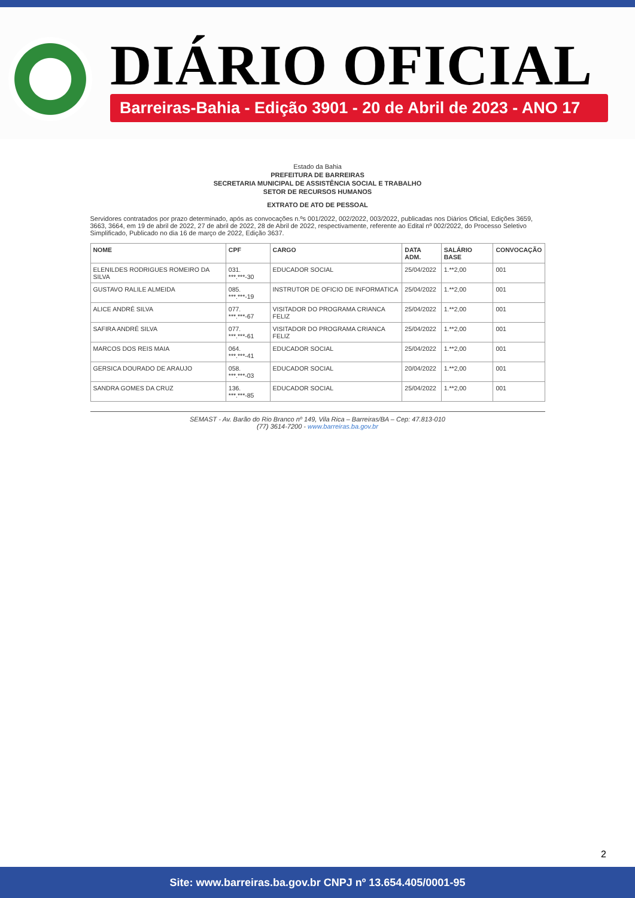DIÁRIO OFICIAL
Barreiras-Bahia - Edição 3901 - 20 de Abril de 2023 - ANO 17
Estado da Bahia
PREFEITURA DE BARREIRAS
SECRETARIA MUNICIPAL DE ASSISTÊNCIA SOCIAL E TRABALHO
SETOR DE RECURSOS HUMANOS
EXTRATO DE ATO DE PESSOAL
Servidores contratados por prazo determinado, após as convocações n.ºs 001/2022, 002/2022, 003/2022, publicadas nos Diários Oficial, Edições 3659, 3663, 3664, em 19 de abril de 2022, 27 de abril de 2022, 28 de Abril de 2022, respectivamente, referente ao Edital nº 002/2022, do Processo Seletivo Simplificado, Publicado no dia 16 de março de 2022, Edição 3637.
| NOME | CPF | CARGO | DATA ADM. | SALÁRIO BASE | CONVOCAÇÃO |
| --- | --- | --- | --- | --- | --- |
| ELENILDES RODRIGUES ROMEIRO DA SILVA | 031. ***.***-30 | EDUCADOR SOCIAL | 25/04/2022 | 1.**2,00 | 001 |
| GUSTAVO RALILE ALMEIDA | 085. ***.***-19 | INSTRUTOR DE OFICIO DE INFORMATICA | 25/04/2022 | 1.**2,00 | 001 |
| ALICE ANDRÉ SILVA | 077. ***.***-67 | VISITADOR DO PROGRAMA CRIANCA FELIZ | 25/04/2022 | 1.**2,00 | 001 |
| SAFIRA ANDRÉ SILVA | 077. ***.***-61 | VISITADOR DO PROGRAMA CRIANCA FELIZ | 25/04/2022 | 1.**2,00 | 001 |
| MARCOS DOS REIS MAIA | 064. ***.***-41 | EDUCADOR SOCIAL | 25/04/2022 | 1.**2,00 | 001 |
| GERSICA DOURADO DE ARAUJO | 058. ***.***-03 | EDUCADOR SOCIAL | 20/04/2022 | 1.**2,00 | 001 |
| SANDRA GOMES DA CRUZ | 136. ***.***-85 | EDUCADOR SOCIAL | 25/04/2022 | 1.**2,00 | 001 |
SEMAST - Av. Barão do Rio Branco nº 149, Vila Rica – Barreiras/BA – Cep: 47.813-010
(77) 3614-7200 - www.barreiras.ba.gov.br
2
Site: www.barreiras.ba.gov.br CNPJ nº 13.654.405/0001-95